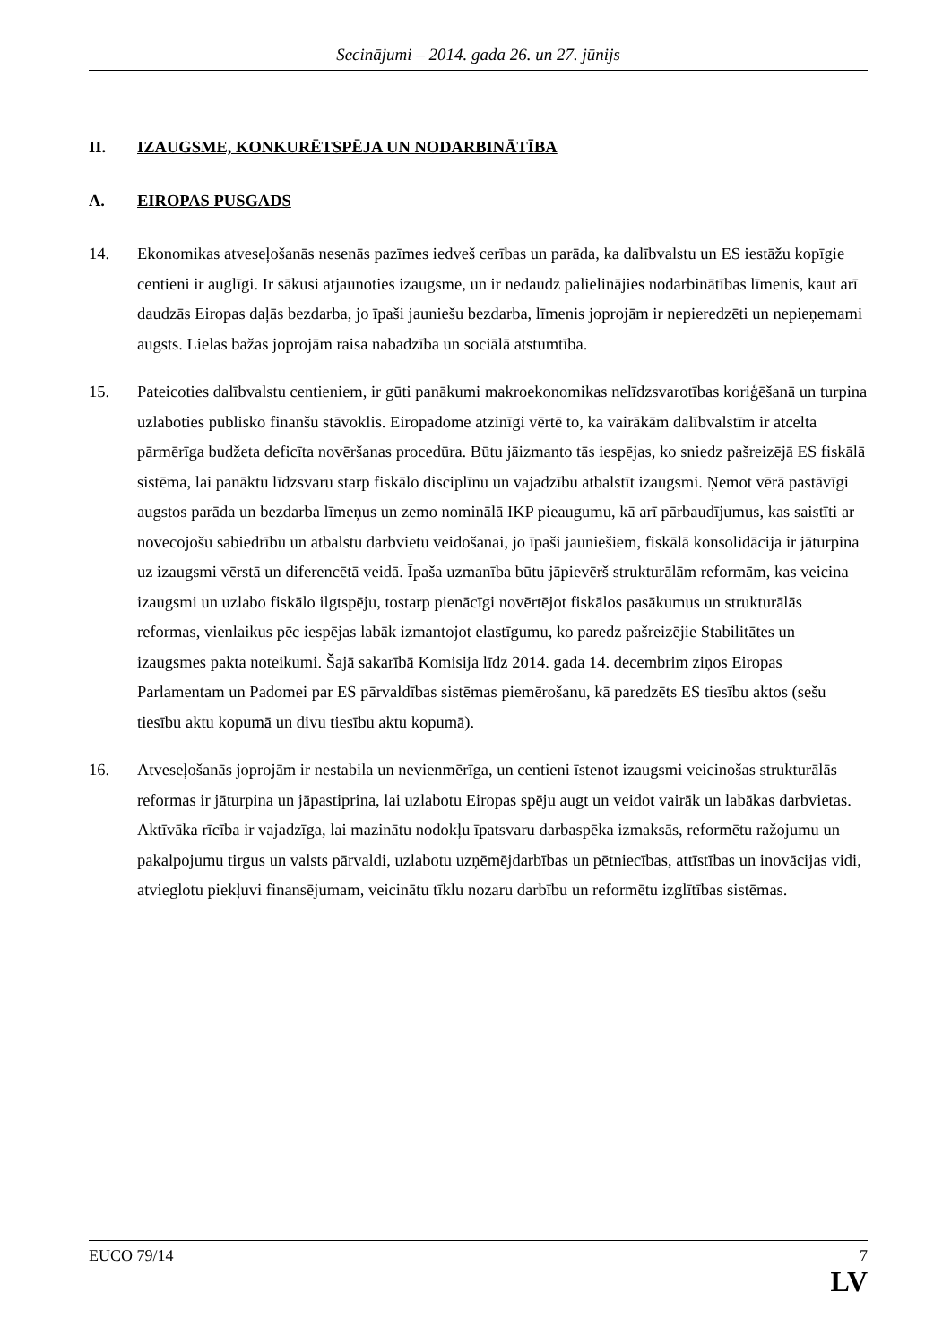Secinājumi – 2014. gada 26. un 27. jūnijs
II. IZAUGSME, KONKURĒTSPĒJA UN NODARBINĀTĪBA
A. EIROPAS PUSGADS
14. Ekonomikas atveseļošanās nesenās pazīmes iedveš cerības un parāda, ka dalībvalstu un ES iestāžu kopīgie centieni ir auglīgi. Ir sākusi atjaunoties izaugsme, un ir nedaudz palielinājies nodarbinātības līmenis, kaut arī daudzās Eiropas daļās bezdarba, jo īpaši jauniešu bezdarba, līmenis joprojām ir nepieredzēti un nepieņemami augsts. Lielas bažas joprojām raisa nabadzība un sociālā atstumtība.
15. Pateicoties dalībvalstu centieniem, ir gūti panākumi makroekonomikas nelīdzsvarotības koriģēšanā un turpina uzlaboties publisko finanšu stāvoklis. Eiropadome atzinīgi vērtē to, ka vairākām dalībvalstīm ir atcelta pārmērīga budžeta deficīta novēršanas procedūra. Būtu jāizmanto tās iespējas, ko sniedz pašreizējā ES fiskālā sistēma, lai panāktu līdzsvaru starp fiskālo disciplīnu un vajadzību atbalstīt izaugsmi. Ņemot vērā pastāvīgi augstos parāda un bezdarba līmeņus un zemo nominālā IKP pieaugumu, kā arī pārbaudījumus, kas saistīti ar novecojošu sabiedrību un atbalstu darbvietu veidošanai, jo īpaši jauniešiem, fiskālā konsolidācija ir jāturpina uz izaugsmi vērstā un diferencētā veidā. Īpaša uzmanība būtu jāpievērš strukturālām reformām, kas veicina izaugsmi un uzlabo fiskālo ilgtspēju, tostarp pienācīgi novērtējot fiskālos pasākumus un strukturālās reformas, vienlaikus pēc iespējas labāk izmantojot elastīgumu, ko paredz pašreizējie Stabilitātes un izaugsmes pakta noteikumi. Šajā sakarībā Komisija līdz 2014. gada 14. decembrim ziņos Eiropas Parlamentam un Padomei par ES pārvaldības sistēmas piemērošanu, kā paredzēts ES tiesību aktos (sešu tiesību aktu kopumā un divu tiesību aktu kopumā).
16. Atveseļošanās joprojām ir nestabila un nevienmērīga, un centieni īstenot izaugsmi veicinošas strukturālās reformas ir jāturpina un jāpastiprina, lai uzlabotu Eiropas spēju augt un veidot vairāk un labākas darbvietas. Aktīvāka rīcība ir vajadzīga, lai mazinātu nodokļu īpatsvaru darbaspēka izmaksās, reformētu ražojumu un pakalpojumu tirgus un valsts pārvaldi, uzlabotu uzņēmējdarbības un pētniecības, attīstības un inovācijas vidi, atvieglotu piekļuvi finansējumam, veicinātu tīklu nozaru darbību un reformētu izglītības sistēmas.
EUCO 79/14 7
LV